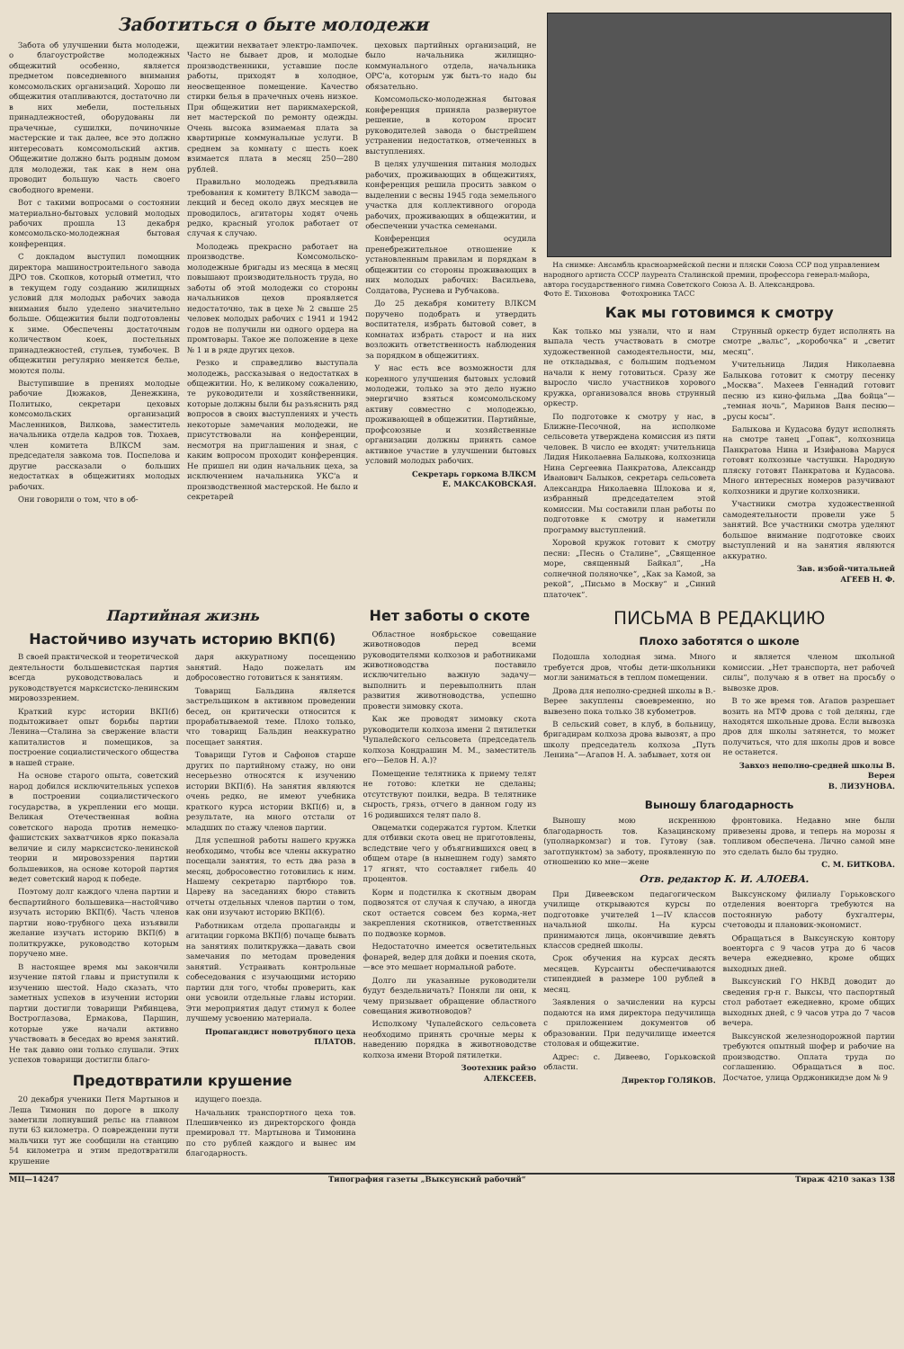Заботиться о быте молодежи
Забота об улучшении быта молодежи, о благоустройстве молодежных общежитий особенно, является предметом повседневного внимания комсомольских организаций. Хорошо ли общежития отапливаются, достаточно ли в них мебели, постельных принадлежностей, оборудованы ли прачечные, сушилки, починочные мастерские и так далее, все это должно интересовать комсомольский актив. Общежитие должно быть родным домом для молодежи, так как в нем она проводит большую часть своего свободного времени.
Вот с такими вопросами о состоянии материально-бытовых условий молодых рабочих прошла 13 декабря комсомольско-молодежная бытовая конференция.
С докладом выступил помощник директора машиностроительного завода ДРО тов. Скопков, который отметил, что в текущем году созданию жилищных условий для молодых рабочих завода внимания было уделено значительно больше. Общежития были подготовлены к зиме. Обеспечены достаточным количеством коек, постельных принадлежностей, стульев, тумбочек. В общежитии регулярно меняется белье, моются полы.
Выступившие в прениях молодые рабочие Дюжаков, Денежкина, Политыко, секретари цеховых комсомольских организаций Масленников, Вилкова, заместитель начальника отдела кадров тов. Тюхаев, член комитета ВЛКСМ зам. председателя завкома тов. Поспелова и другие рассказали о больших недостатках в общежитиях молодых рабочих.
Они говорили о том, что в об-
щежитии нехватает электро-лампочек. Часто не бывает дров, и молодые производственники, уставшие после работы, приходят в холодное, неосвещенное помещение. Качество стирки белья в прачечных очень низкое. При общежитии нет парикмахерской, нет мастерской по ремонту одежды. Очень высока взимаемая плата за квартирные коммунальные услуги. В среднем за комнату с шесть коек взимается плата в месяц 250—280 рублей.
Правильно молодежь предъявила требования к комитету ВЛКСМ завода—лекций и бесед около двух месяцев не проводилось, агитаторы ходят очень редко, красный уголок работает от случая к случаю.
Молодежь прекрасно работает на производстве. Комсомольско-молодежные бригады из месяца в месяц повышают производительность труда, но заботы об этой молодежи со стороны начальников цехов проявляется недостаточно, так в цехе № 2 свыше 25 человек молодых рабочих с 1941 и 1942 годов не получили ни одного ордера на промтовары. Такое же положение в цехе № 1 и в ряде других цехов.
Резко и справедливо выступала молодежь, рассказывая о недостатках в общежитии. Но, к великому сожалению, те руководители и хозяйственники, которые должны были бы разъяснить ряд вопросов в своих выступлениях и учесть некоторые замечания молодежи, не присутствовали на конференции, несмотря на приглашения и зная, с каким вопросом проходит конференция. Не пришел ни один начальник цеха, за исключением начальника УКС'а и производственной мастерской. Не было и секретарей
цеховых партийных организаций, не было начальника жилищно-коммунального отдела, начальника ОРС'а, которым уж быть-то надо бы обязательно.
Комсомольско-молодежная бытовая конференция приняла развернутое решение, в котором просит руководителей завода о быстрейшем устранении недостатков, отмеченных в выступлениях.
В целях улучшения питания молодых рабочих, проживающих в общежитиях, конференция решила просить завком о выделении с весны 1945 года земельного участка для коллективного огорода рабочих, проживающих в общежитии, и обеспечении участка семенами.
Конференция осудила пренебрежительное отношение к установленным правилам и порядкам в общежитии со стороны проживающих в них молодых рабочих: Васильева, Солдатова, Руснева и Рубчакова.
До 25 декабря комитету ВЛКСМ поручено подобрать и утвердить воспитателя, избрать бытовой совет, в комнатах избрать старост и на них возложить ответственность наблюдения за порядком в общежитиях.
У нас есть все возможности для коренного улучшения бытовых условий молодежи, только за это дело нужно энергично взяться комсомольскому активу совместно с молодежью, проживающей в общежитии. Партийные, профсоюзные и хозяйственные организации должны принять самое активное участие в улучшении бытовых условий молодых рабочих.
Секретарь горкома ВЛКСМ
Е. МАКСАКОВСКАЯ.
На снимке: Ансамбль красноармейской песни и пляски Союза ССР под управлением народного артиста СССР лауреата Сталинской премии, профессора генерал-майора, автора государственного гимна Советского Союза А. В. Александрова.
Фото Е. Тихонова Фотохроника ТАСС
Как мы готовимся к смотру
Как только мы узнали, что и нам выпала честь участвовать в смотре художественной самодеятельности, мы, не откладывая, с большим подъемом начали к нему готовиться. Сразу же выросло число участников хорового кружка, организовался вновь струнный оркестр.
По подготовке к смотру у нас, в Ближне-Песочной, на исполкоме сельсовета утверждена комиссия из пяти человек. В число ее входят: учительница Лидия Николаевна Балыкова, колхозница Нина Сергеевна Панкратова, Александр Иванович Балыков, секретарь сельсовета Александра Николаевна Шлокова и я, избранный председателем этой комиссии. Мы составили план работы по подготовке к смотру и наметили программу выступлений.
Хоровой кружок готовит к смотру песни: „Песнь о Сталине“, „Священное море, священный Байкал“, „На солнечной поляночке“, „Как за Камой, за рекой“, „Письмо в Москву“ и „Синий платочек“.
Струнный оркестр будет исполнять на смотре „вальс“, „коробочка“ и „светит месяц“.
Учительница Лидия Николаевна Балыкова готовит к смотру песенку „Москва“. Махеев Геннадий готовит песню из кино-фильма „Два бойца“—„темная ночь“, Маринов Ваня песню—„русы косы“.
Балыкова и Кудасова будут исполнять на смотре танец „Гопак“, колхозница Панкратова Нина и Изифанова Маруся готовят колхозные частушки. Народную пляску готовят Панкратова и Кудасова. Много интересных номеров разучивают колхозники и другие колхозники.
Участники смотра художественной самодеятельности провели уже 5 занятий. Все участники смотра уделяют большое внимание подготовке своих выступлений и на занятия являются аккуратно.
Зав. избой-читальней
АГЕЕВ Н. Ф.
Партийная жизнь
Настойчиво изучать историю ВКП(б)
В своей практической и теоретической деятельности большевистская партия всегда руководствовалась и руководствуется марксистско-ленинским мировоззрением.
Краткий курс истории ВКП(б) подытоживает опыт борьбы партии Ленина—Сталина за свержение власти капиталистов и помещиков, за построение социалистического общества в нашей стране.
На основе старого опыта, советский народ добился исключительных успехов в построении социалистического государства, в укреплении его мощи. Великая Отечественная война советского народа против немецко-фашистских захватчиков ярко показала величие и силу марксистско-ленинской теории и мировоззрения партии большевиков, на основе которой партия ведет советский народ к победе.
Поэтому долг каждого члена партии и беспартийного большевика—настойчиво изучать историю ВКП(б). Часть членов партии ново-трубного цеха изъявили желание изучать историю ВКП(б) в политкружке, руководство которым поручено мне.
В настоящее время мы закончили изучение пятой главы и приступили к изучению шестой. Надо сказать, что заметных успехов в изучении истории партии достигли товарищи Рябинцева, Востроглазова, Ермакова, Паршин, которые уже начали активно участвовать в беседах во время занятий. Не так давно они только слушали. Этих успехов товарищи достигли благо-
даря аккуратному посещению занятий. Надо пожелать им добросовестно готовиться к занятиям.
Товарищ Бальдина является застрельщиком в активном проведении бесед, он критически относится к прорабатываемой теме. Плохо только, что товарищ Бальдин неаккуратно посещает занятия.
Товарищи Гутов и Сафонов старше других по партийному стажу, но они несерьезно относятся к изучению истории ВКП(б). На занятия являются очень редко, не имеют учебника краткого курса истории ВКП(б) и, в результате, на много отстали от младших по стажу членов партии.
Для успешной работы нашего кружка необходимо, чтобы все члены аккуратно посещали занятия, то есть два раза в месяц, добросовестно готовились к ним. Нашему секретарю партбюро тов. Цареву на заседаниях бюро ставить отчеты отдельных членов партии о том, как они изучают историю ВКП(б).
Работникам отдела пропаганды и агитации горкома ВКП(б) почаще бывать на занятиях политкружка—давать свои замечания по методам проведения занятий. Устраивать контрольные собеседования с изучающими историю партии для того, чтобы проверить, как они усвоили отдельные главы истории. Эти мероприятия дадут стимул к более лучшему усвоению материала.
Пропагандист новотрубного цеха
ПЛАТОВ.
Предотвратили крушение
20 декабря ученики Петя Мартынов и Леша Тимонин по дороге в школу заметили лопнувший рельс на главном пути 63 километра. О повреждении пути мальчики тут же сообщили на станцию 54 километра и этим предотвратили крушение
идущего поезда.
Начальник транспортного цеха тов. Плешивченко из директорского фонда премировал тт. Мартынова и Тимонина по сто рублей каждого и вынес им благодарность.
Нет заботы о скоте
Областное ноябрьское совещание животноводов перед всеми руководителями колхозов и работниками животноводства поставило исключительно важную задачу—выполнить и перевыполнить план развития животноводства, успешно провести зимовку скота.
Как же проводят зимовку скота руководители колхоза имени 2 пятилетки Чупалейского сельсовета (председатель колхоза Кондрашин М. М., заместитель его—Белов Н. А.)?
Помещение телятника к приему телят не готово: клетки не сделаны; отсутствуют поилки, ведра. В телятнике сырость, грязь, отчего в данном году из 16 родившихся телят пало 8.
Овцематки содержатся гуртом. Клетки для отбивки скота овец не приготовлены, вследствие чего у объягнившихся овец в общем отаре (в нынешнем году) замято 17 ягнят, что составляет гибель 40 процентов.
Корм и подстилка к скотным дворам подвозятся от случая к случаю, а иногда скот остается совсем без корма,-нет закрепления скотников, ответственных по подвозке кормов.
Недостаточно имеется осветительных фонарей, ведер для дойки и поения скота,—все это мешает нормальной работе.
Долго ли указанные руководители будут бездельничать? Поняли ли они, к чему призывает обращение областного совещания животноводов?
Исполкому Чупалейского сельсовета необходимо принять срочные меры к наведению порядка в животноводстве колхоза имени Второй пятилетки.
Зоотехник райзо
АЛЕКСЕЕВ.
ПИСЬМА В РЕДАКЦИЮ
Плохо заботятся о школе
Подошла холодная зима. Много требуется дров, чтобы дети-школьники могли заниматься в теплом помещении.
Дрова для неполно-средней школы в В.-Верее закуплены своевременно, но вывезено пока только 38 кубометров.
В сельский совет, в клуб, в больницу, бригадирам колхоза дрова вывозят, а про школу председатель колхоза „Путь Ленина“—Агапов Н. А. забывает, хотя он
и является членом школьной комиссии. „Нет транспорта, нет рабочей силы“, получаю я в ответ на просьбу о вывозке дров.
В то же время тов. Агапов разрешает возить на МТФ дрова с той деляны, где находятся школьные дрова. Если вывозка дров для школы затянется, то может получиться, что для школы дров и вовсе не останется.
Завхоз неполно-средней школы В. Верея
В. ЛИЗУНОВА.
Выношу благодарность
Выношу мою искреннюю благодарность тов. Казацинскому (уполнаркомзаг) и тов. Гутову (зав. заготпунктом) за заботу, проявленную по отношению ко мне—жене
фронтовика. Недавно мне были привезены дрова, и теперь на морозы я топливом обеспечена. Лично самой мне это сделать было бы трудно.
С. М. БИТКОВА.
Отв. редактор К. И. АЛОЕВА.
При Дивеевском педагогическом училище открываются курсы по подготовке учителей 1—IV классов начальной школы. На курсы принимаются лица, окончившие девять классов средней школы.
Срок обучения на курсах десять месяцев. Курсанты обеспечиваются стипендией в размере 100 рублей в месяц.
Заявления о зачислении на курсы подаются на имя директора педучилища с приложением документов об образовании. При педучилище имеется столовая и общежитие.
Адрес: с. Дивеево, Горьковской области.
Директор ГОЛЯКОВ.
Выксунскому филиалу Горьковского отделения военторга требуются на постоянную работу бухгалтеры, счетоводы и плановик-экономист.
Обращаться в Выксунскую контору военторга с 9 часов утра до 6 часов вечера ежедневно, кроме общих выходных дней.
Выксунский ГО НКВД доводит до сведения гр-н г. Выксы, что паспортный стол работает ежедневно, кроме общих выходных дней, с 9 часов утра до 7 часов вечера.
Выксунской железнодорожной партии требуются опытный шофер и рабочие на производство. Оплата труда по соглашению. Обращаться в пос. Досчатое, улица Орджоникидзе дом № 9
МЦ—14247 Типография газеты „Выксунский рабочий“ Тираж 4210 заказ 138